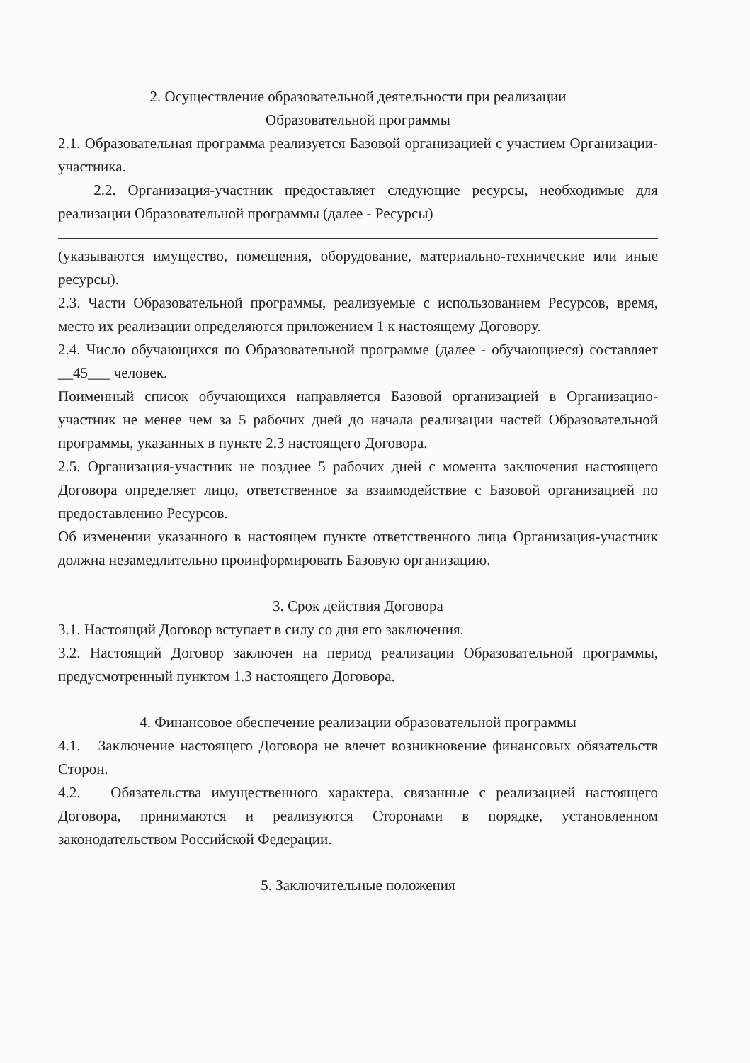2. Осуществление образовательной деятельности при реализации
Образовательной программы
2.1. Образовательная программа реализуется Базовой организацией с участием Организации-участника.
2.2. Организация-участник предоставляет следующие ресурсы, необходимые для реализации Образовательной программы (далее - Ресурсы)
(указываются имущество, помещения, оборудование, материально-технические или иные ресурсы).
2.3. Части Образовательной программы, реализуемые с использованием Ресурсов, время, место их реализации определяются приложением 1 к настоящему Договору.
2.4. Число обучающихся по Образовательной программе (далее - обучающиеся) составляет __45___ человек.
Поименный список обучающихся направляется Базовой организацией в Организацию-участник не менее чем за 5 рабочих дней до начала реализации частей Образовательной программы, указанных в пункте 2.3 настоящего Договора.
2.5. Организация-участник не позднее 5 рабочих дней с момента заключения настоящего Договора определяет лицо, ответственное за взаимодействие с Базовой организацией по предоставлению Ресурсов.
Об изменении указанного в настоящем пункте ответственного лица Организация-участник должна незамедлительно проинформировать Базовую организацию.
3. Срок действия Договора
3.1. Настоящий Договор вступает в силу со дня его заключения.
3.2. Настоящий Договор заключен на период реализации Образовательной программы, предусмотренный пунктом 1.3 настоящего Договора.
4. Финансовое обеспечение реализации образовательной программы
4.1. Заключение настоящего Договора не влечет возникновение финансовых обязательств Сторон.
4.2. Обязательства имущественного характера, связанные с реализацией настоящего Договора, принимаются и реализуются Сторонами в порядке, установленном законодательством Российской Федерации.
5. Заключительные положения